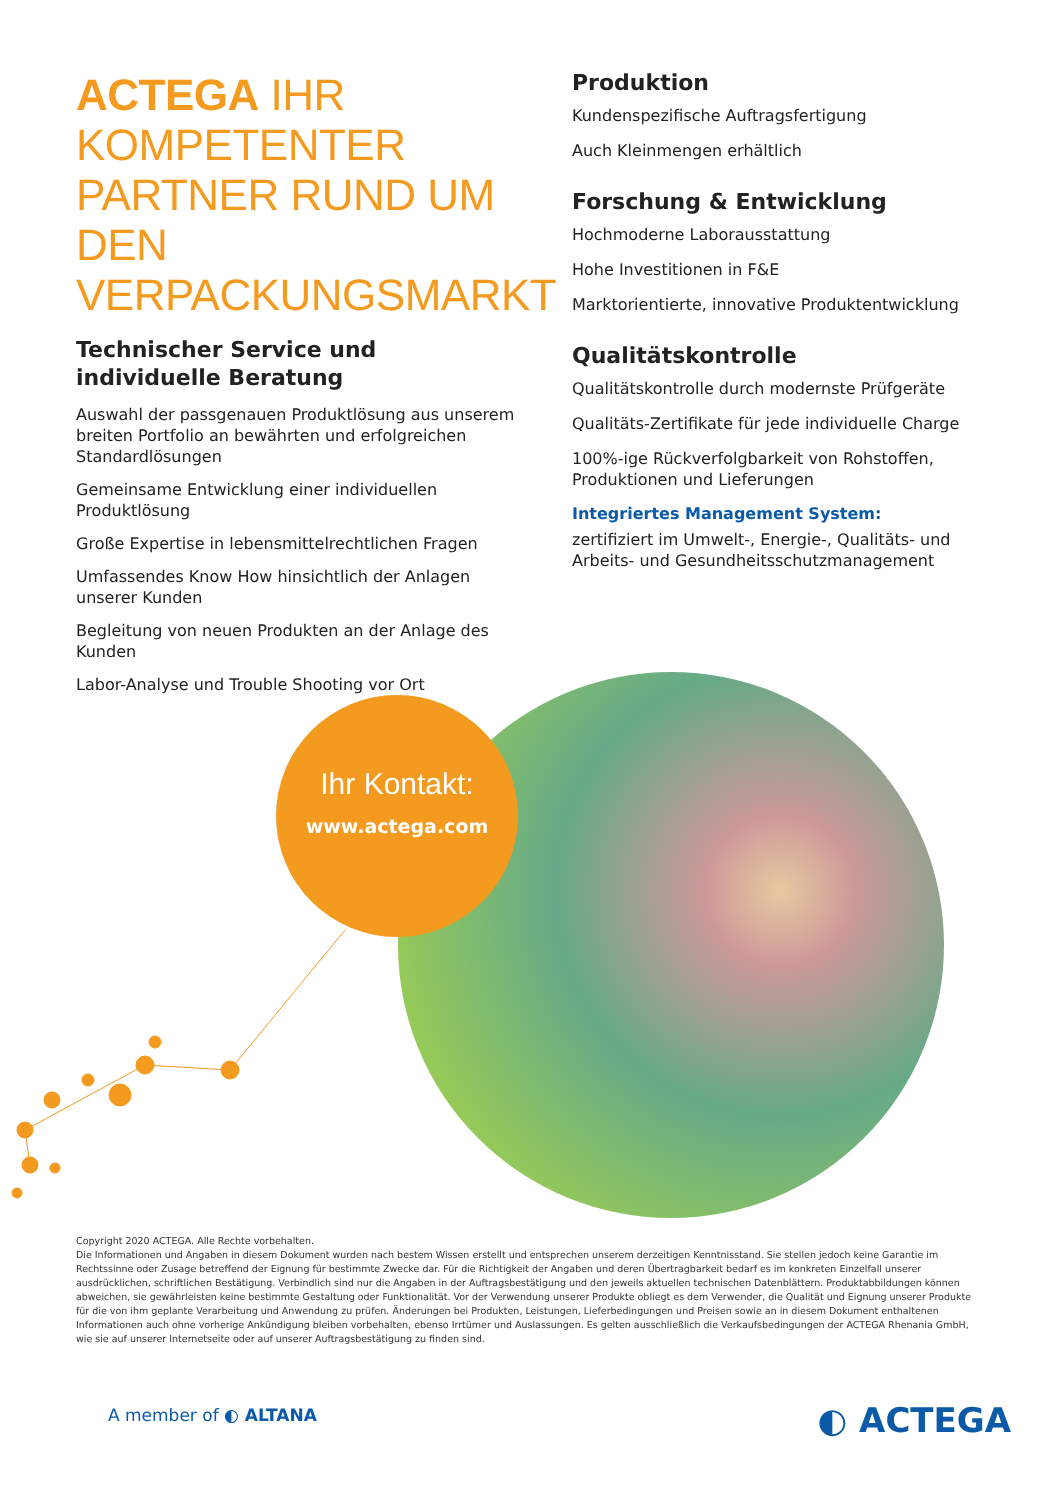ACTEGA IHR KOMPETENTER PARTNER RUND UM DEN VERPACKUNGSMARKT
Technischer Service und individuelle Beratung
Auswahl der passgenauen Produktlösung aus unserem breiten Portfolio an bewährten und erfolgreichen Standardlösungen
Gemeinsame Entwicklung einer individuellen Produktlösung
Große Expertise in lebensmittelrechtlichen Fragen
Umfassendes Know How hinsichtlich der Anlagen unserer Kunden
Begleitung von neuen Produkten an der Anlage des Kunden
Labor-Analyse und Trouble Shooting vor Ort
Produktion
Kundenspezifische Auftragsfertigung
Auch Kleinmengen erhältlich
Forschung & Entwicklung
Hochmoderne Laborausstattung
Hohe Investitionen in F&E
Marktorientierte, innovative Produktentwicklung
Qualitätskontrolle
Qualitätskontrolle durch modernste Prüfgeräte
Qualitäts-Zertifikate für jede individuelle Charge
100%-ige Rückverfolgbarkeit von Rohstoffen, Produktionen und Lieferungen
Integriertes Management System:
zertifiziert im Umwelt-, Energie-, Qualitäts- und Arbeits- und Gesundheitsschutzmanagement
Ihr Kontakt:
www.actega.com
Copyright 2020 ACTEGA. Alle Rechte vorbehalten.
Die Informationen und Angaben in diesem Dokument wurden nach bestem Wissen erstellt und entsprechen unserem derzeitigen Kenntnisstand. Sie stellen jedoch keine Garantie im Rechtssinne oder Zusage betreffend der Eignung für bestimmte Zwecke dar. Für die Richtigkeit der Angaben und deren Übertragbarkeit bedarf es im konkreten Einzelfall unserer ausdrücklichen, schriftlichen Bestätigung. Verbindlich sind nur die Angaben in der Auftragsbestätigung und den jeweils aktuellen technischen Datenblättern. Produktabbildungen können abweichen, sie gewährleisten keine bestimmte Gestaltung oder Funktionalität. Vor der Verwendung unserer Produkte obliegt es dem Verwender, die Qualität und Eignung unserer Produkte für die von ihm geplante Verarbeitung und Anwendung zu prüfen. Änderungen bei Produkten, Leistungen, Lieferbedingungen und Preisen sowie an in diesem Dokument enthaltenen Informationen auch ohne vorherige Ankündigung bleiben vorbehalten, ebenso Irrtümer und Auslassungen. Es gelten ausschließlich die Verkaufsbedingungen der ACTEGA Rhenania GmbH, wie sie auf unserer Internetseite oder auf unserer Auftragsbestätigung zu finden sind.
A member of ◐ ALTANA ◐ ACTEGA